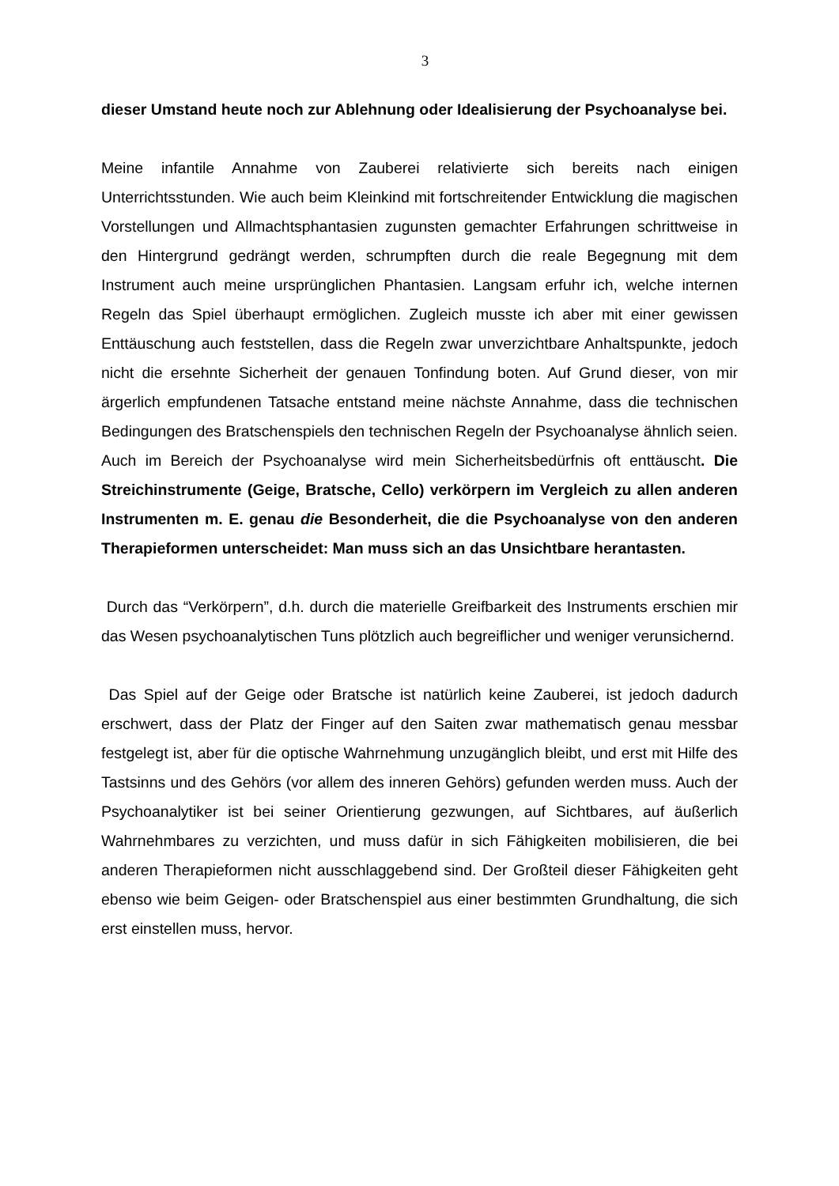3
dieser Umstand heute noch zur Ablehnung oder Idealisierung der Psychoanalyse bei.
Meine infantile Annahme von Zauberei relativierte sich bereits nach einigen Unterrichtsstunden. Wie auch beim Kleinkind mit fortschreitender Entwicklung die magischen Vorstellungen und Allmachtsphantasien zugunsten gemachter Erfahrungen schrittweise in den Hintergrund gedrängt werden, schrumpften durch die reale Begegnung mit dem Instrument auch meine ursprünglichen Phantasien. Langsam erfuhr ich, welche internen Regeln das Spiel überhaupt ermöglichen. Zugleich musste ich aber mit einer gewissen Enttäuschung auch feststellen, dass die Regeln zwar unverzichtbare Anhaltspunkte, jedoch nicht die ersehnte Sicherheit der genauen Tonfindung boten. Auf Grund dieser, von mir ärgerlich empfundenen Tatsache entstand meine nächste Annahme, dass die technischen Bedingungen des Bratschenspiels den technischen Regeln der Psychoanalyse ähnlich seien. Auch im Bereich der Psychoanalyse wird mein Sicherheitsbedürfnis oft enttäuscht. Die Streichinstrumente (Geige, Bratsche, Cello) verkörpern im Vergleich zu allen anderen Instrumenten m. E. genau die Besonderheit, die die Psychoanalyse von den anderen Therapieformen unterscheidet: Man muss sich an das Unsichtbare herantasten.
Durch das “Verkörpern”, d.h. durch die materielle Greifbarkeit des Instruments erschien mir das Wesen psychoanalytischen Tuns plötzlich auch begreiflicher und weniger verunsichernd.
Das Spiel auf der Geige oder Bratsche ist natürlich keine Zauberei, ist jedoch dadurch erschwert, dass der Platz der Finger auf den Saiten zwar mathematisch genau messbar festgelegt ist, aber für die optische Wahrnehmung unzugänglich bleibt, und erst mit Hilfe des Tastsinns und des Gehörs (vor allem des inneren Gehörs) gefunden werden muss. Auch der Psychoanalytiker ist bei seiner Orientierung gezwungen, auf Sichtbares, auf äußerlich Wahrnehmbares zu verzichten, und muss dafür in sich Fähigkeiten mobilisieren, die bei anderen Therapieformen nicht ausschlaggebend sind. Der Großteil dieser Fähigkeiten geht ebenso wie beim Geigen- oder Bratschenspiel aus einer bestimmten Grundhaltung, die sich erst einstellen muss, hervor.